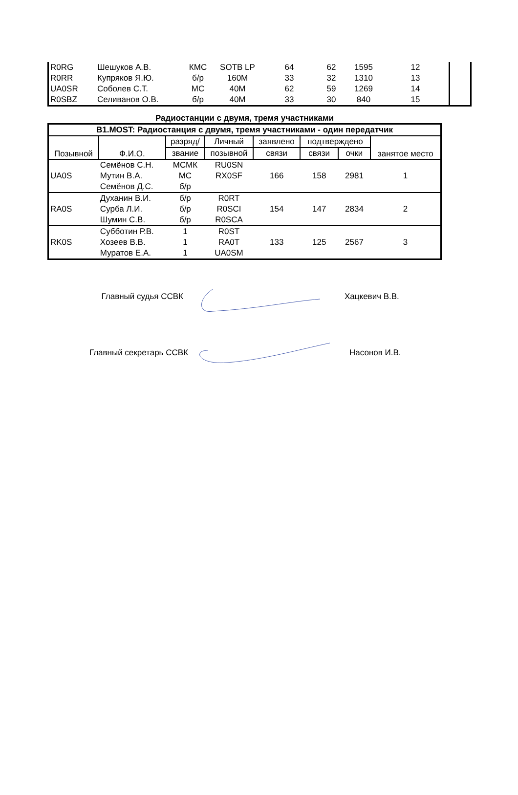| R0RG | Шешуков А.В. | КМС | SOTB LP | 64 | 62 | 1595 | 12 | |
| R0RR | Купряков Я.Ю. | б/р | 160M | 33 | 32 | 1310 | 13 | |
| UA0SR | Соболев С.Т. | МС | 40M | 62 | 59 | 1269 | 14 | |
| R0SBZ | Селиванов О.В. | б/р | 40M | 33 | 30 | 840 | 15 | |
Радиостанции с двумя, тремя участниками
| B1.MOST: Радиостанция с двумя, тремя участниками - один передатчик | | | | | | | |
| --- | --- | --- | --- | --- | --- | --- | --- |
| Позывной | Ф.И.О. | разряд/ | Личный | заявлено | подтверждено | | занятое место |
| | | звание | позывной | связи | связи | очки | |
| UA0S | Семёнов С.Н. | МСМК | RU0SN | 166 | 158 | 2981 | 1 |
| | Мутин В.А. | МС | RX0SF | | | | |
| | Семёнов Д.С. | б/р | | | | | |
| RA0S | Духанин В.И. | б/р | R0RT | 154 | 147 | 2834 | 2 |
| | Сурба Л.И. | б/р | R0SCI | | | | |
| | Шумин С.В. | б/р | R0SCA | | | | |
| RK0S | Субботин Р.В. | 1 | R0ST | 133 | 125 | 2567 | 3 |
| | Хозеев В.В. | 1 | RA0T | | | | |
| | Муратов Е.А. | 1 | UA0SM | | | | |
Главный судья ССВК Хацкевич В.В.
Главный секретарь ССВК Насонов И.В.